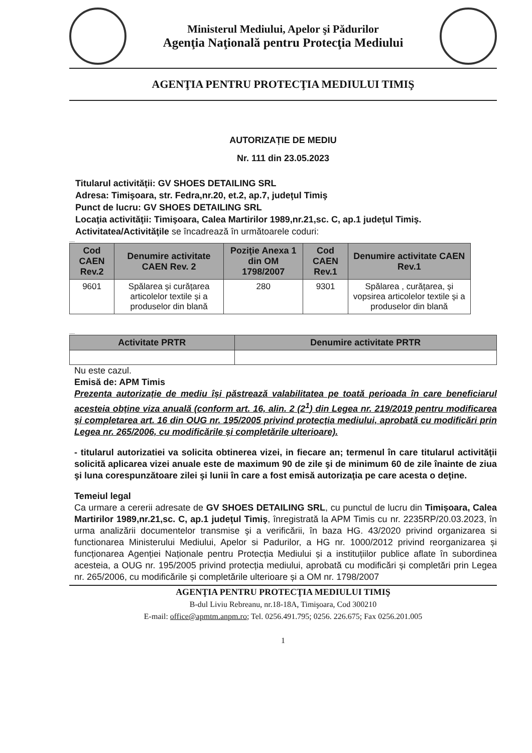Ministerul Mediului, Apelor şi Pădurilor
Agenţia Naţională pentru Protecţia Mediului
AGENŢIA PENTRU PROTECŢIA MEDIULUI TIMIŞ
AUTORIZAȚIE DE MEDIU
Nr. 111 din 23.05.2023
Titularul activităţii: GV SHOES DETAILING SRL
Adresa: Timişoara, str. Fedra,nr.20, et.2, ap.7, judeţul Timiş
Punct de lucru: GV SHOES DETAILING SRL
Locaţia activităţii: Timişoara, Calea Martirilor 1989,nr.21,sc. C, ap.1 judeţul Timiş.
Activitatea/Activităţile se încadrează în următoarele coduri:
....
| Cod CAEN Rev.2 | Denumire activitate CAEN Rev. 2 | Poziţie Anexa 1 din OM 1798/2007 | Cod CAEN Rev.1 | Denumire activitate CAEN Rev.1 |
| --- | --- | --- | --- | --- |
| 9601 | Spălarea și curățarea articolelor textile și a produselor din blană | 280 | 9301 | Spălarea , curățarea, și vopsirea articolelor textile și a produselor din blană |
....
| Activitate PRTR | Denumire activitate PRTR |
| --- | --- |
Nu este cazul.
Emisă de: APM Timis
Prezenta autorizație de mediu își păstrează valabilitatea pe toată perioada în care beneficiarul acesteia obține viza anuală (conform art. 16, alin. 2 (2<sup>1</sup>) din Legea nr. 219/2019 pentru modificarea și completarea art. 16 din OUG nr. 195/2005 privind protecția mediului, aprobată cu modificări prin Legea nr. 265/2006, cu modificările și completările ulterioare).
- titularul autorizatiei va solicita obtinerea vizei, in fiecare an; termenul în care titularul activităţii solicită aplicarea vizei anuale este de maximum 90 de zile şi de minimum 60 de zile înainte de ziua şi luna corespunzătoare zilei şi lunii în care a fost emisă autorizaţia pe care acesta o deţine.
Temeiul legal
Ca urmare a cererii adresate de GV SHOES DETAILING SRL, cu punctul de lucru din Timișoara, Calea Martirilor 1989,nr.21,sc. C, ap.1 judeţul Timiş, înregistrată la APM Timis cu nr. 2235RP/20.03.2023, în urma analizării documentelor transmise şi a verificării, în baza HG. 43/2020 privind organizarea si functionarea Ministerului Mediului, Apelor si Padurilor, a HG nr. 1000/2012 privind reorganizarea și funcționarea Agenției Naționale pentru Protecția Mediului și a instituțiilor publice aflate în subordinea acesteia, a OUG nr. 195/2005 privind protecția mediului, aprobată cu modificări și completări prin Legea nr. 265/2006, cu modificările și completările ulterioare și a OM nr. 1798/2007
AGENŢIA PENTRU PROTECŢIA MEDIULUI TIMIŞ
B-dul Liviu Rebreanu, nr.18-18A, Timişoara, Cod 300210
E-mail: office@apmtm.anpm.ro; Tel. 0256.491.795; 0256. 226.675; Fax 0256.201.005
1